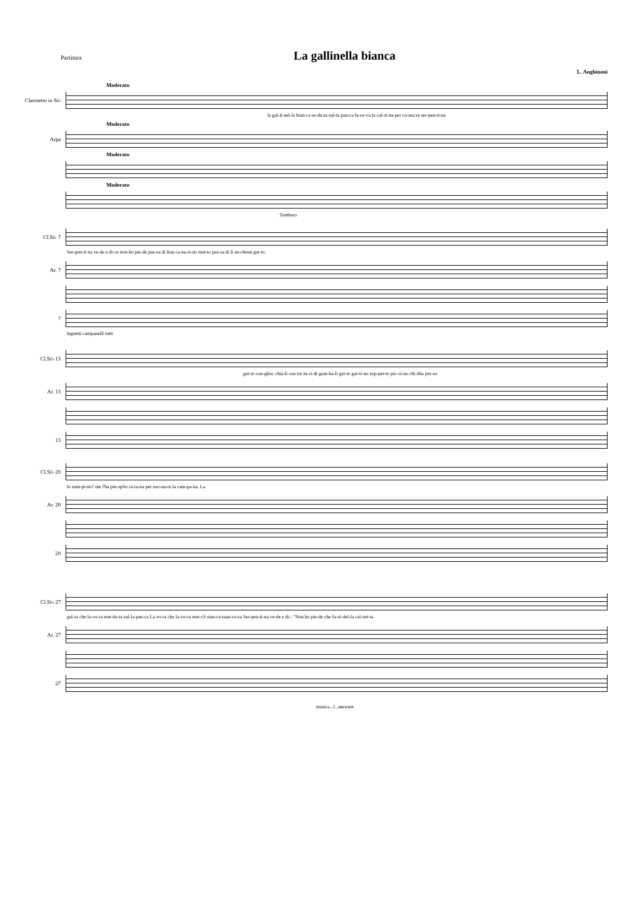Partitura La gallinella bianca
L. Anghinoni
Moderato
Clarinetto in Si♭
la gal-li-nel-la bian-ca se-du-ta sul-la pan-ca fa-ce-va la cal-zi-na per co-ma-re ser-pen-ti-na
Moderato
Arpa
Moderato
Moderato
Tamburo
Cl.Si♭ 7
Ser-pen-ti-na ve-de e di-ce non-ho pie-de pas-sa di lìun ca-na-ri-no mat-to pas-sa di lì an-cheun gat-to.
Ar. 7
7
legnetti campanelli tutti
Cl.Si♭ 13
gat-to con-glioc chia-li con tre lu-ci-di gam-ba-li gat-to gat-ti-no zop-pet-to pic-ci-no chi tiha pre-so
Ar. 13
13
Cl.Si♭ 20
lo zam-pi-no? me l'ha pre-spSo ra-ra-na per suo-na-re la cam-pa-na. La
Ar. 20
20
Cl.Si♭ 27
gal-ra che la-vo-ra non du-ta sul-la pan-ca La vo-ra che la-vo-ra non s'è stan-ca-taan-co-ra Ser-pen-ti-na ve-de e di-: "Non ho pie-de che fa-rò del-la cal-zet-ta
Ar. 27
27
musica...l...mewnte